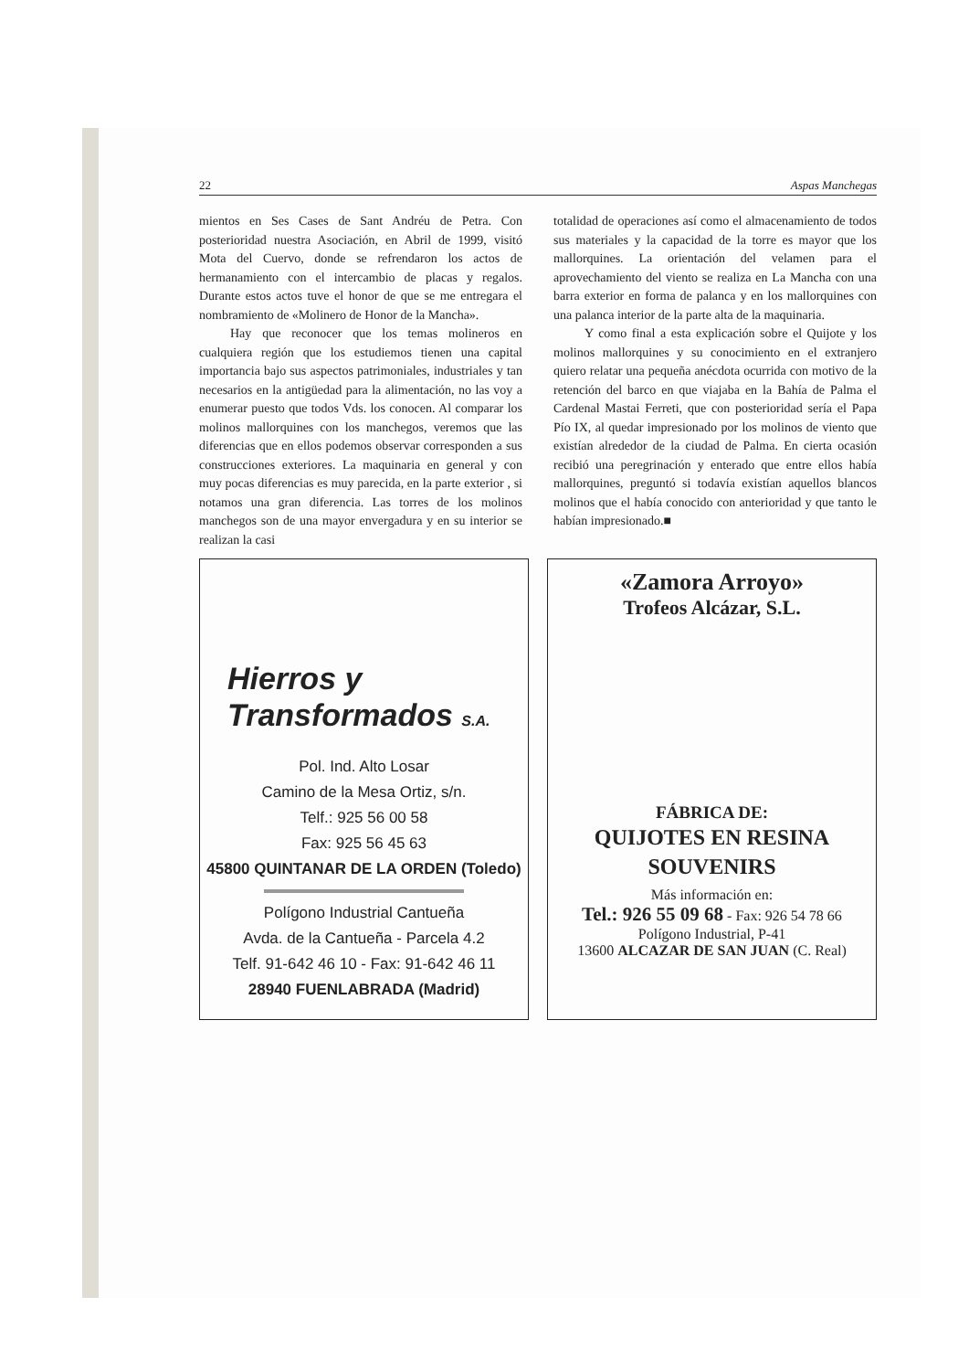22 Aspas Manchegas
mientos en Ses Cases de Sant Andréu de Petra. Con posterioridad nuestra Asociación, en Abril de 1999, visitó Mota del Cuervo, donde se refrendaron los actos de hermanamiento con el intercambio de placas y regalos. Durante estos actos tuve el honor de que se me entregara el nombramiento de «Molinero de Honor de la Mancha».
Hay que reconocer que los temas molineros en cualquiera región que los estudiemos tienen una capital importancia bajo sus aspectos patrimoniales, industriales y tan necesarios en la antigüedad para la alimentación, no las voy a enumerar puesto que todos Vds. los conocen. Al comparar los molinos mallorquines con los manchegos, veremos que las diferencias que en ellos podemos observar corresponden a sus construcciones exteriores. La maquinaria en general y con muy pocas diferencias es muy parecida, en la parte exterior , si notamos una gran diferencia. Las torres de los molinos manchegos son de una mayor envergadura y en su interior se realizan la casi
totalidad de operaciones así como el almacenamiento de todos sus materiales y la capacidad de la torre es mayor que los mallorquines. La orientación del velamen para el aprovechamiento del viento se realiza en La Mancha con una barra exterior en forma de palanca y en los mallorquines con una palanca interior de la parte alta de la maquinaria.
Y como final a esta explicación sobre el Quijote y los molinos mallorquines y su conocimiento en el extranjero quiero relatar una pequeña anécdota ocurrida con motivo de la retención del barco en que viajaba en la Bahía de Palma el Cardenal Mastai Ferreti, que con posterioridad sería el Papa Pío IX, al quedar impresionado por los molinos de viento que existían alrededor de la ciudad de Palma. En cierta ocasión recibió una peregrinación y enterado que entre ellos había mallorquines, preguntó si todavía existían aquellos blancos molinos que el había conocido con anterioridad y que tanto le habían impresionado.■
Hierros y
Transformados S.A.
Pol. Ind. Alto Losar
Camino de la Mesa Ortiz, s/n.
Telf.: 925 56 00 58
Fax: 925 56 45 63
45800 QUINTANAR DE LA ORDEN (Toledo)
Polígono Industrial Cantueña
Avda. de la Cantueña - Parcela 4.2
Telf. 91-642 46 10 - Fax: 91-642 46 11
28940 FUENLABRADA (Madrid)
«Zamora Arroyo»
Trofeos Alcázar, S.L.
FÁBRICA DE:
QUIJOTES EN RESINA
SOUVENIRS
Más información en:
Tel.: 926 55 09 68 - Fax: 926 54 78 66
Polígono Industrial, P-41
13600 ALCAZAR DE SAN JUAN (C. Real)